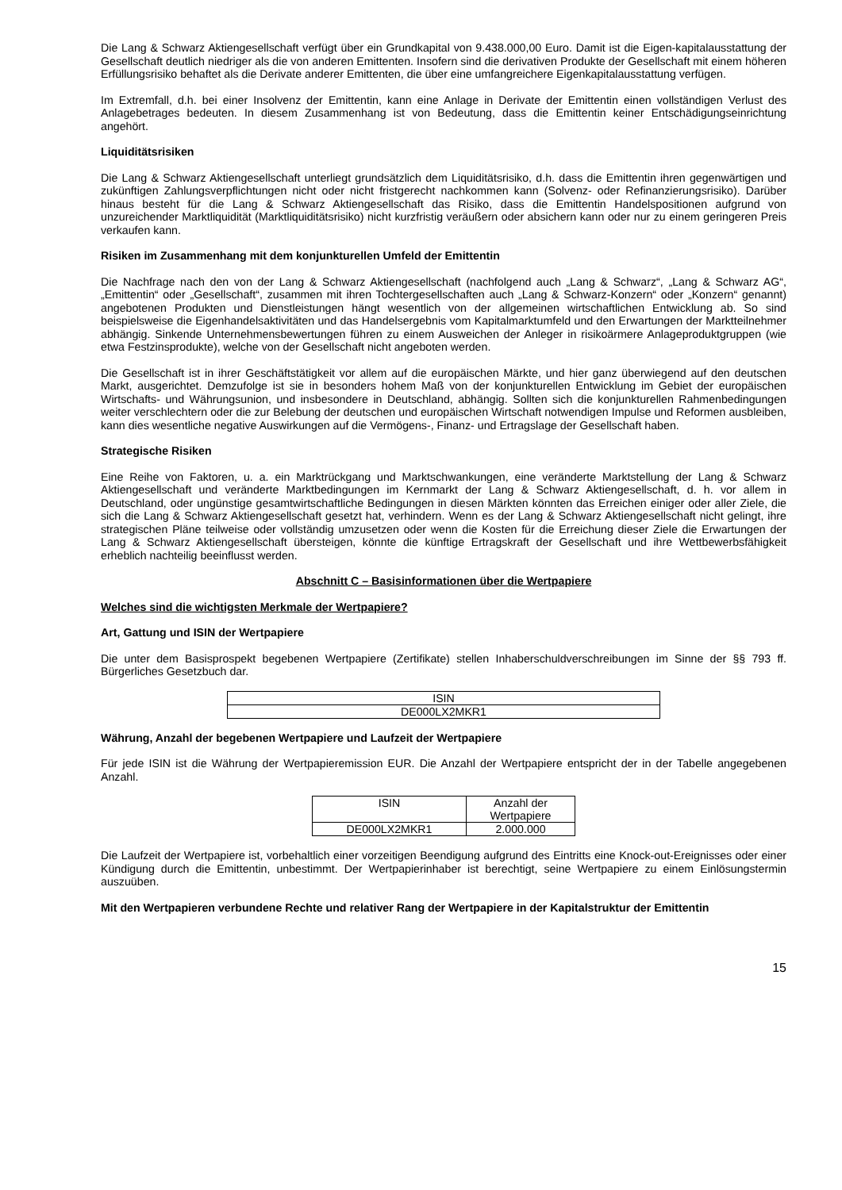Die Lang & Schwarz Aktiengesellschaft verfügt über ein Grundkapital von 9.438.000,00 Euro. Damit ist die Eigen-kapitalausstattung der Gesellschaft deutlich niedriger als die von anderen Emittenten. Insofern sind die derivativen Produkte der Gesellschaft mit einem höheren Erfüllungsrisiko behaftet als die Derivate anderer Emittenten, die über eine umfangreichere Eigenkapitalausstattung verfügen.
Im Extremfall, d.h. bei einer Insolvenz der Emittentin, kann eine Anlage in Derivate der Emittentin einen vollständigen Verlust des Anlagebetrages bedeuten. In diesem Zusammenhang ist von Bedeutung, dass die Emittentin keiner Entschädigungseinrichtung angehört.
Liquiditätsrisiken
Die Lang & Schwarz Aktiengesellschaft unterliegt grundsätzlich dem Liquiditätsrisiko, d.h. dass die Emittentin ihren gegenwärtigen und zukünftigen Zahlungsverpflichtungen nicht oder nicht fristgerecht nachkommen kann (Solvenz- oder Refinanzierungsrisiko). Darüber hinaus besteht für die Lang & Schwarz Aktiengesellschaft das Risiko, dass die Emittentin Handelspositionen aufgrund von unzureichender Marktliquidität (Marktliquiditätsrisiko) nicht kurzfristig veräußern oder absichern kann oder nur zu einem geringeren Preis verkaufen kann.
Risiken im Zusammenhang mit dem konjunkturellen Umfeld der Emittentin
Die Nachfrage nach den von der Lang & Schwarz Aktiengesellschaft (nachfolgend auch „Lang & Schwarz“, „Lang & Schwarz AG“, „Emittentin“ oder „Gesellschaft“, zusammen mit ihren Tochtergesellschaften auch „Lang & Schwarz-Konzern“ oder „Konzern“ genannt) angebotenen Produkten und Dienstleistungen hängt wesentlich von der allgemeinen wirtschaftlichen Entwicklung ab. So sind beispielsweise die Eigenhandelsaktivitäten und das Handelsergebnis vom Kapitalmarktumfeld und den Erwartungen der Marktteilnehmer abhängig. Sinkende Unternehmensbewertungen führen zu einem Ausweichen der Anleger in risikoärmere Anlageproduktgruppen (wie etwa Festzinsprodukte), welche von der Gesellschaft nicht angeboten werden.
Die Gesellschaft ist in ihrer Geschäftstätigkeit vor allem auf die europäischen Märkte, und hier ganz überwiegend auf den deutschen Markt, ausgerichtet. Demzufolge ist sie in besonders hohem Maß von der konjunkturellen Entwicklung im Gebiet der europäischen Wirtschafts- und Währungsunion, und insbesondere in Deutschland, abhängig. Sollten sich die konjunkturellen Rahmenbedingungen weiter verschlechtern oder die zur Belebung der deutschen und europäischen Wirtschaft notwendigen Impulse und Reformen ausbleiben, kann dies wesentliche negative Auswirkungen auf die Vermögens-, Finanz- und Ertragslage der Gesellschaft haben.
Strategische Risiken
Eine Reihe von Faktoren, u. a. ein Marktrückgang und Marktschwankungen, eine veränderte Marktstellung der Lang & Schwarz Aktiengesellschaft und veränderte Marktbedingungen im Kernmarkt der Lang & Schwarz Aktiengesellschaft, d. h. vor allem in Deutschland, oder ungünstige gesamtwirtschaftliche Bedingungen in diesen Märkten könnten das Erreichen einiger oder aller Ziele, die sich die Lang & Schwarz Aktiengesellschaft gesetzt hat, verhindern. Wenn es der Lang & Schwarz Aktiengesellschaft nicht gelingt, ihre strategischen Pläne teilweise oder vollständig umzusetzen oder wenn die Kosten für die Erreichung dieser Ziele die Erwartungen der Lang & Schwarz Aktiengesellschaft übersteigen, könnte die künftige Ertragskraft der Gesellschaft und ihre Wettbewerbsfähigkeit erheblich nachteilig beeinflusst werden.
Abschnitt C – Basisinformationen über die Wertpapiere
Welches sind die wichtigsten Merkmale der Wertpapiere?
Art, Gattung und ISIN der Wertpapiere
Die unter dem Basisprospekt begebenen Wertpapiere (Zertifikate) stellen Inhaberschuldverschreibungen im Sinne der §§ 793 ff. Bürgerliches Gesetzbuch dar.
| ISIN |
| --- |
| DE000LX2MKR1 |
Währung, Anzahl der begebenen Wertpapiere und Laufzeit der Wertpapiere
Für jede ISIN ist die Währung der Wertpapieremission EUR. Die Anzahl der Wertpapiere entspricht der in der Tabelle angegebenen Anzahl.
| ISIN | Anzahl der Wertpapiere |
| --- | --- |
| DE000LX2MKR1 | 2.000.000 |
Die Laufzeit der Wertpapiere ist, vorbehaltlich einer vorzeitigen Beendigung aufgrund des Eintritts eine Knock-out-Ereignisses oder einer Kündigung durch die Emittentin, unbestimmt. Der Wertpapierinhaber ist berechtigt, seine Wertpapiere zu einem Einlösungstermin auszuüben.
Mit den Wertpapieren verbundene Rechte und relativer Rang der Wertpapiere in der Kapitalstruktur der Emittentin
15